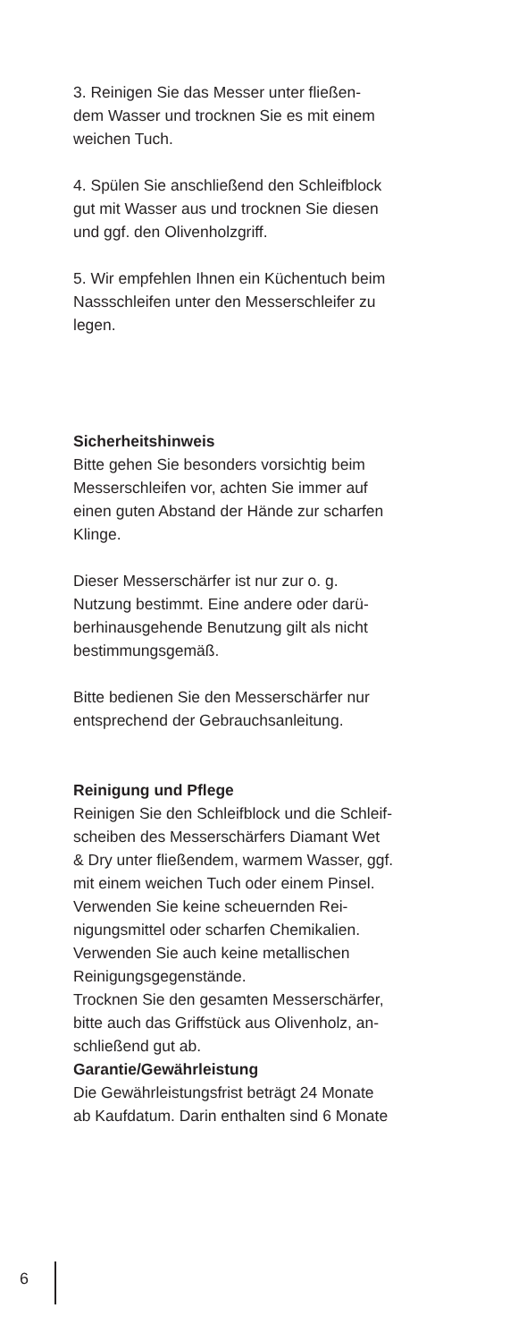3. Reinigen Sie das Messer unter fließen-
dem Wasser und trocknen Sie es mit einem
weichen Tuch.
4. Spülen Sie anschließend den Schleifblock
gut mit Wasser aus und trocknen Sie diesen
und ggf. den Olivenholzgriff.
5. Wir empfehlen Ihnen ein Küchentuch beim
Nassschleifen unter den Messerschleifer zu
legen.
Sicherheitshinweis
Bitte gehen Sie besonders vorsichtig beim
Messerschleifen vor, achten Sie immer auf
einen guten Abstand der Hände zur scharfen
Klinge.
Dieser Messerschärfer ist nur zur o. g.
Nutzung bestimmt. Eine andere oder darü-
berhinausgehende Benutzung gilt als nicht
bestimmungsgemäß.
Bitte bedienen Sie den Messerschärfer nur
entsprechend der Gebrauchsanleitung.
Reinigung und Pflege
Reinigen Sie den Schleifblock und die Schleif-
scheiben des Messerschärfers Diamant Wet
& Dry unter fließendem, warmem Wasser, ggf.
mit einem weichen Tuch oder einem Pinsel.
Verwenden Sie keine scheuernden Rei-
nigungsmittel oder scharfen Chemikalien.
Verwenden Sie auch keine metallischen
Reinigungsgegenstände.
Trocknen Sie den gesamten Messerschärfer,
bitte auch das Griffstück aus Olivenholz, an-
schließend gut ab.
Garantie/Gewährleistung
Die Gewährleistungsfrist beträgt 24 Monate
ab Kaufdatum. Darin enthalten sind 6 Monate
6